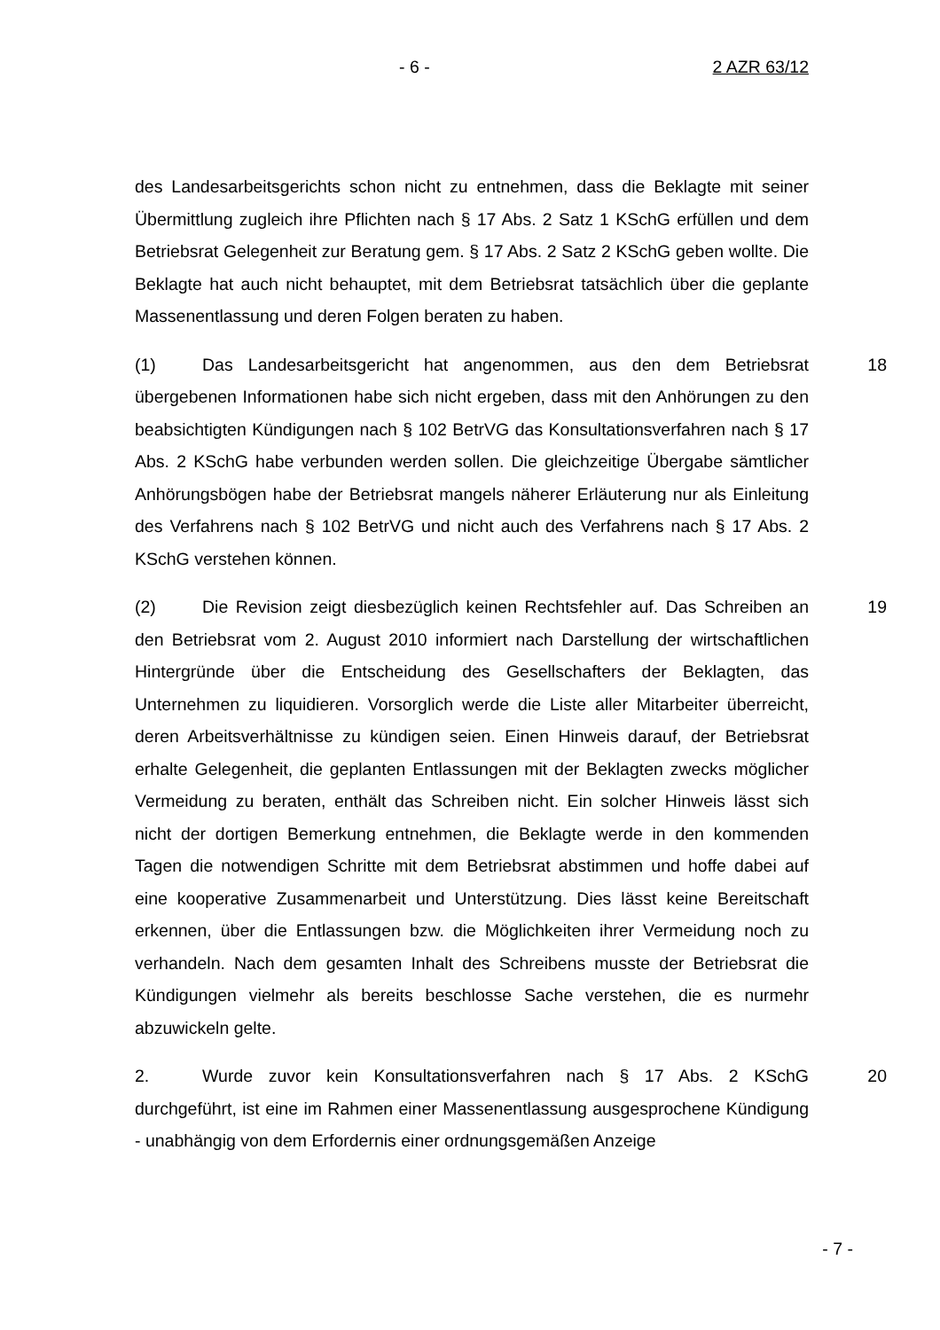- 6 - 2 AZR 63/12
des Landesarbeitsgerichts schon nicht zu entnehmen, dass die Beklagte mit seiner Übermittlung zugleich ihre Pflichten nach § 17 Abs. 2 Satz 1 KSchG erfüllen und dem Betriebsrat Gelegenheit zur Beratung gem. § 17 Abs. 2 Satz 2 KSchG geben wollte. Die Beklagte hat auch nicht behauptet, mit dem Betriebsrat tatsächlich über die geplante Massenentlassung und deren Folgen beraten zu haben.
18 (1) Das Landesarbeitsgericht hat angenommen, aus den dem Betriebsrat übergebenen Informationen habe sich nicht ergeben, dass mit den Anhörungen zu den beabsichtigten Kündigungen nach § 102 BetrVG das Konsultationsverfahren nach § 17 Abs. 2 KSchG habe verbunden werden sollen. Die gleichzeitige Übergabe sämtlicher Anhörungsbögen habe der Betriebsrat mangels näherer Erläuterung nur als Einleitung des Verfahrens nach § 102 BetrVG und nicht auch des Verfahrens nach § 17 Abs. 2 KSchG verstehen können.
19 (2) Die Revision zeigt diesbezüglich keinen Rechtsfehler auf. Das Schreiben an den Betriebsrat vom 2. August 2010 informiert nach Darstellung der wirtschaftlichen Hintergründe über die Entscheidung des Gesellschafters der Beklagten, das Unternehmen zu liquidieren. Vorsorglich werde die Liste aller Mitarbeiter überreicht, deren Arbeitsverhältnisse zu kündigen seien. Einen Hinweis darauf, der Betriebsrat erhalte Gelegenheit, die geplanten Entlassungen mit der Beklagten zwecks möglicher Vermeidung zu beraten, enthält das Schreiben nicht. Ein solcher Hinweis lässt sich nicht der dortigen Bemerkung entnehmen, die Beklagte werde in den kommenden Tagen die notwendigen Schritte mit dem Betriebsrat abstimmen und hoffe dabei auf eine kooperative Zusammenarbeit und Unterstützung. Dies lässt keine Bereitschaft erkennen, über die Entlassungen bzw. die Möglichkeiten ihrer Vermeidung noch zu verhandeln. Nach dem gesamten Inhalt des Schreibens musste der Betriebsrat die Kündigungen vielmehr als bereits beschlosse Sache verstehen, die es nurmehr abzuwickeln gelte.
20 2. Wurde zuvor kein Konsultationsverfahren nach § 17 Abs. 2 KSchG durchgeführt, ist eine im Rahmen einer Massenentlassung ausgesprochene Kündigung - unabhängig von dem Erfordernis einer ordnungsgemäßen Anzeige
- 7 -